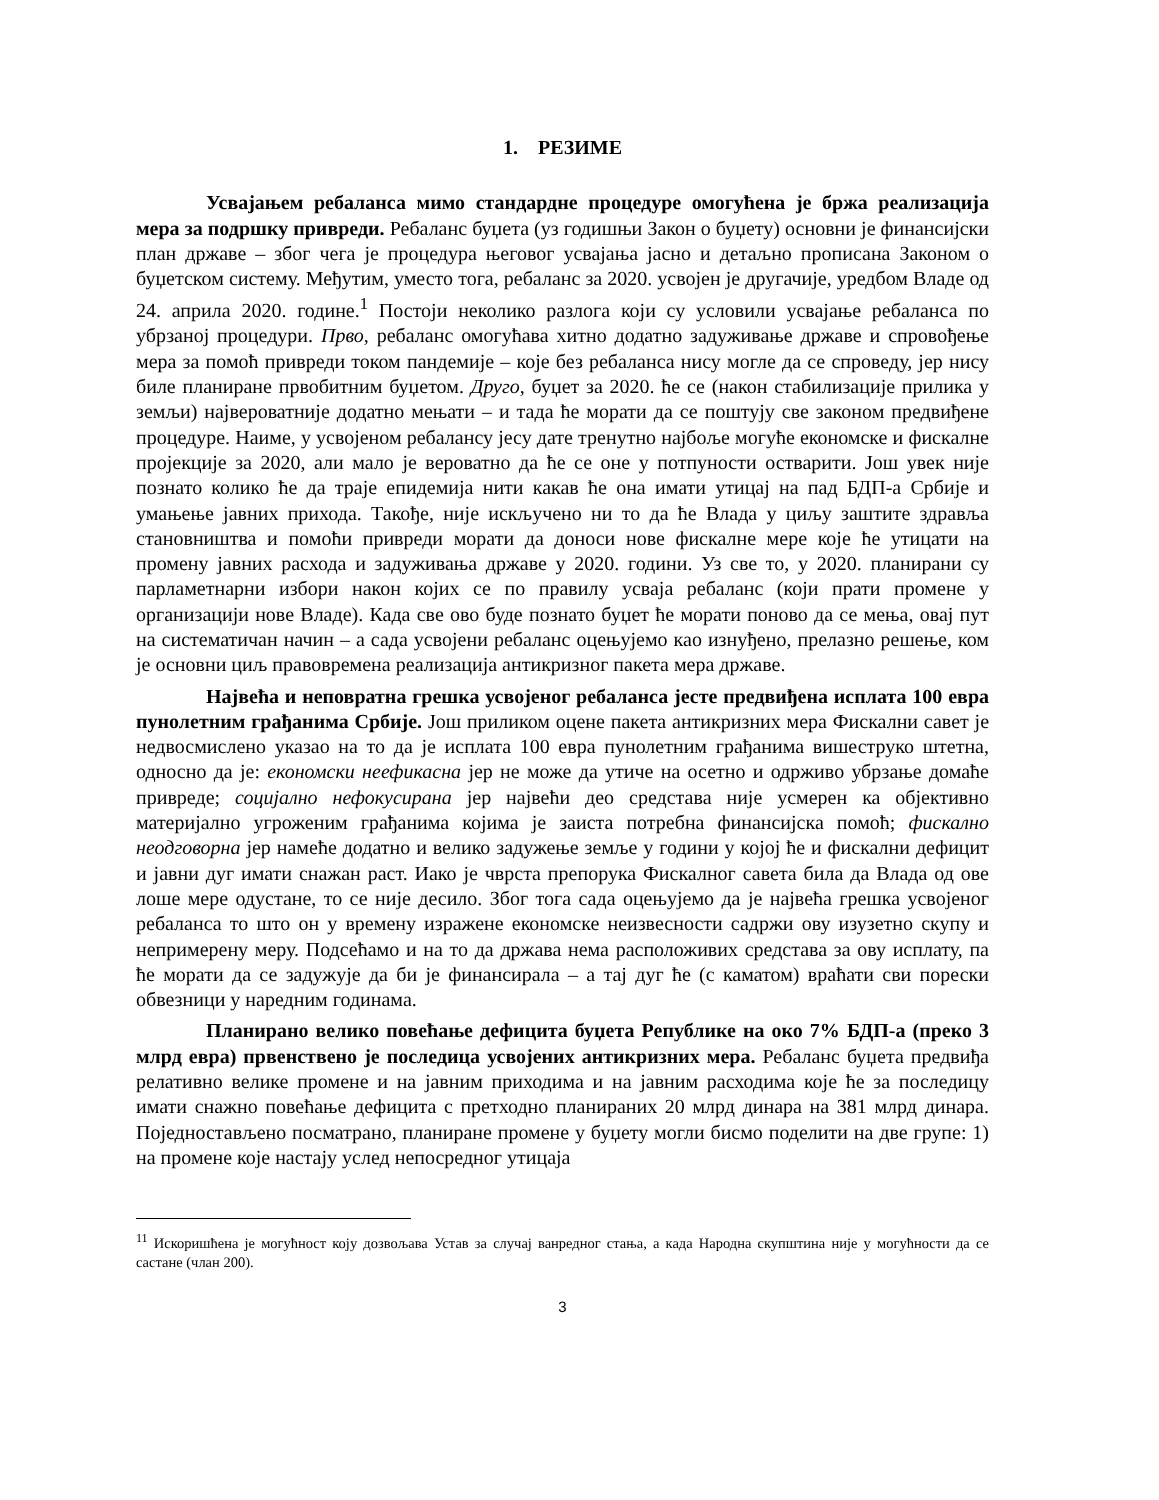1. РЕЗИМЕ
Усвајањем ребаланса мимо стандардне процедуре омогућена је бржа реализација мера за подршку привреди. Ребаланс буџета (уз годишњи Закон о буџету) основни је финансијски план државе – због чега је процедура његовог усвајања јасно и детаљно прописана Законом о буџетском систему. Међутим, уместо тога, ребаланс за 2020. усвојен је другачије, уредбом Владе од 24. априла 2020. године.<sup>1</sup> Постоји неколико разлога који су условили усвајање ребаланса по убрзаној процедури. Прво, ребаланс омогућава хитно додатно задуживање државе и спровођење мера за помоћ привреди током пандемије – које без ребаланса нису могле да се спроведу, јер нису биле планиране првобитним буџетом. Друго, буџет за 2020. ће се (након стабилизације прилика у земљи) највероватније додатно мењати – и тада ће морати да се поштују све законом предвиђене процедуре. Наиме, у усвојеном ребалансу јесу дате тренутно најбоље могуће економске и фискалне пројекције за 2020, али мало је вероватно да ће се оне у потпуности остварити. Још увек није познато колико ће да траје епидемија нити какав ће она имати утицај на пад БДП-а Србије и умањење јавних прихода. Такође, није искључено ни то да ће Влада у циљу заштите здравља становништва и помоћи привреди морати да доноси нове фискалне мере које ће утицати на промену јавних расхода и задуживања државе у 2020. години. Уз све то, у 2020. планирани су парламетнарни избори након којих се по правилу усваја ребаланс (који прати промене у организацији нове Владе). Када све ово буде познато буџет ће морати поново да се мења, овај пут на систематичан начин – а сада усвојени ребаланс оцењујемо као изнуђено, прелазно решење, ком је основни циљ правовремена реализација антикризног пакета мера државе.
Највећа и неповратна грешка усвојеног ребаланса јесте предвиђена исплата 100 евра пунолетним грађанима Србије. Још приликом оцене пакета антикризних мера Фискални савет је недвосмислено указао на то да је исплата 100 евра пунолетним грађанима вишеструко штетна, односно да је: економски неефикасна јер не може да утиче на осетно и одрживо убрзање домаће привреде; социјално нефокусирана јер највећи део средстава није усмерен ка објективно материјално угроженим грађанима којима је заиста потребна финансијска помоћ; фискално неодговорна јер намеће додатно и велико задужење земље у години у којој ће и фискални дефицит и јавни дуг имати снажан раст. Иако је чврста препорука Фискалног савета била да Влада од ове лоше мере одустане, то се није десило. Због тога сада оцењујемо да је највећа грешка усвојеног ребаланса то што он у времену изражене економске неизвесности садржи ову изузетно скупу и непримерену меру. Подсећамо и на то да држава нема расположивих средстава за ову исплату, па ће морати да се задужује да би је финансирала – а тај дуг ће (с каматом) враћати сви порески обвезници у наредним годинама.
Планирано велико повећање дефицита буџета Републике на око 7% БДП-а (преко 3 млрд евра) првенствено је последица усвојених антикризних мера. Ребаланс буџета предвиђа релативно велике промене и на јавним приходима и на јавним расходима које ће за последицу имати снажно повећање дефицита с претходно планираних 20 млрд динара на 381 млрд динара. Поједностављено посматрано, планиране промене у буџету могли бисмо поделити на две групе: 1) на промене које настају услед непосредног утицаја
<sup>11</sup> Искоришћена је могућност коју дозвољава Устав за случај ванредног стања, а када Народна скупштина није у могућности да се састане (члан 200).
3